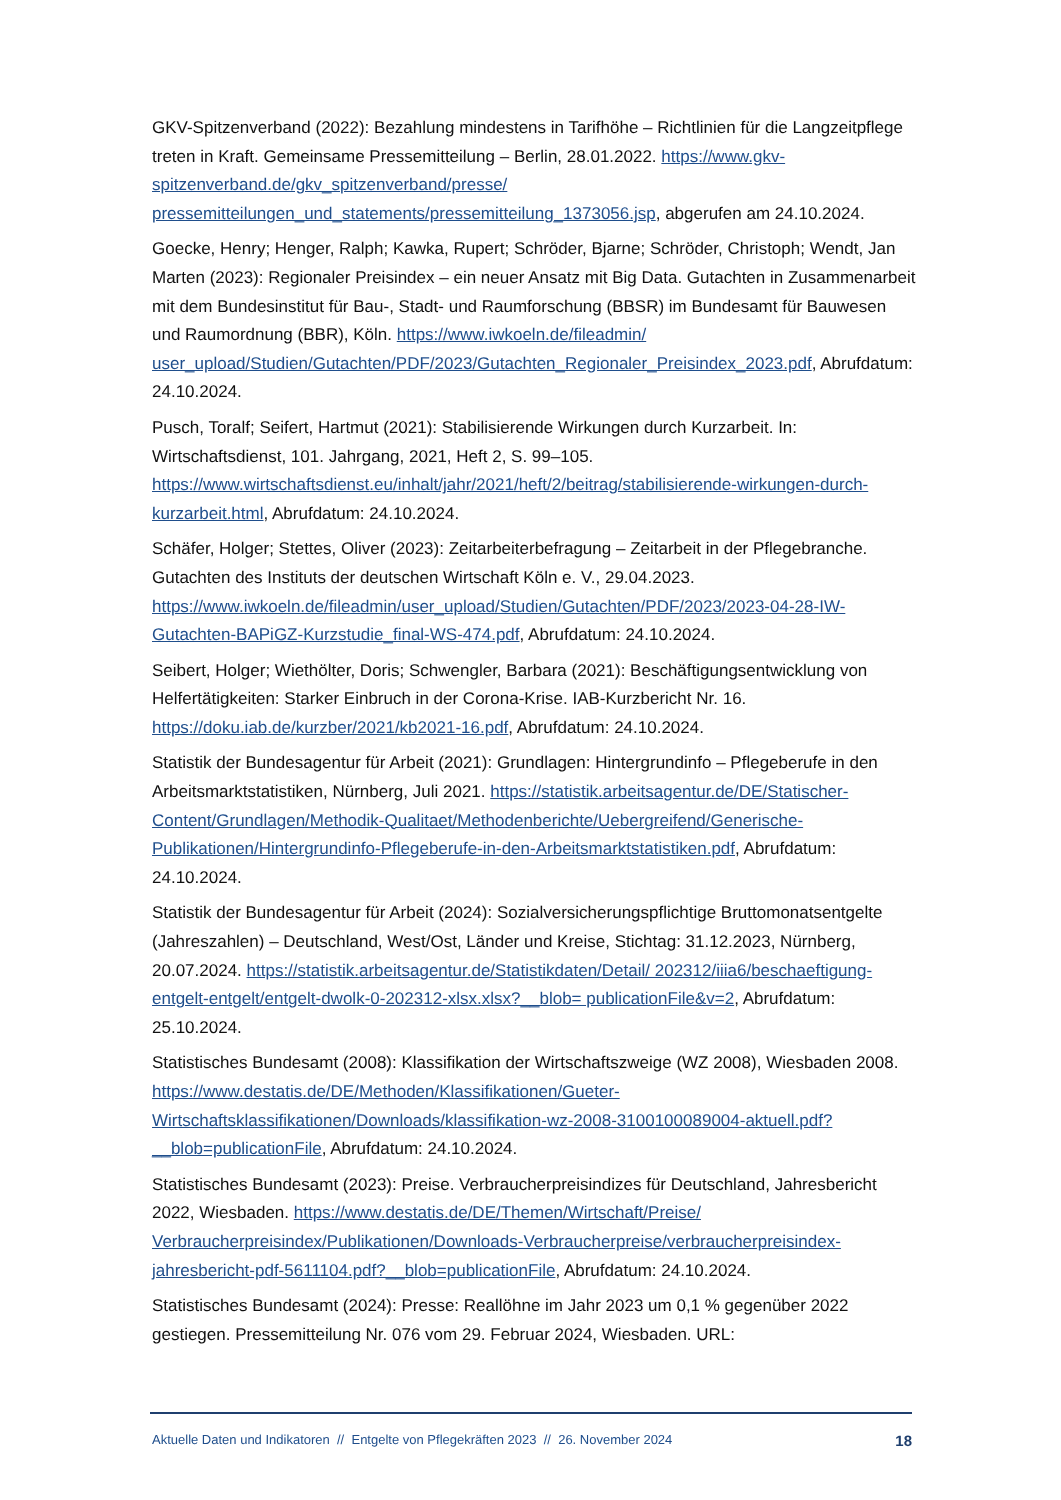GKV-Spitzenverband (2022): Bezahlung mindestens in Tarifhöhe – Richtlinien für die Langzeitpflege treten in Kraft. Gemeinsame Pressemitteilung – Berlin, 28.01.2022. https://www.gkv-spitzenverband.de/gkv_spitzenverband/presse/ pressemitteilungen_und_statements/pressemitteilung_1373056.jsp, abgerufen am 24.10.2024.
Goecke, Henry; Henger, Ralph; Kawka, Rupert; Schröder, Bjarne; Schröder, Christoph; Wendt, Jan Marten (2023): Regionaler Preisindex – ein neuer Ansatz mit Big Data. Gutachten in Zusammenarbeit mit dem Bundesinstitut für Bau-, Stadt- und Raumforschung (BBSR) im Bundesamt für Bauwesen und Raumordnung (BBR), Köln. https://www.iwkoeln.de/fileadmin/ user_upload/Studien/Gutachten/PDF/2023/Gutachten_Regionaler_Preisindex_2023.pdf, Abrufdatum: 24.10.2024.
Pusch, Toralf; Seifert, Hartmut (2021): Stabilisierende Wirkungen durch Kurzarbeit. In: Wirtschaftsdienst, 101. Jahrgang, 2021, Heft 2, S. 99–105. https://www.wirtschaftsdienst.eu/inhalt/jahr/2021/heft/2/beitrag/stabilisierende-wirkungen-durch-kurzarbeit.html, Abrufdatum: 24.10.2024.
Schäfer, Holger; Stettes, Oliver (2023): Zeitarbeiterbefragung – Zeitarbeit in der Pflegebranche. Gutachten des Instituts der deutschen Wirtschaft Köln e. V., 29.04.2023. https://www.iwkoeln.de/fileadmin/user_upload/Studien/Gutachten/PDF/2023/2023-04-28-IW-Gutachten-BAPiGZ-Kurzstudie_final-WS-474.pdf, Abrufdatum: 24.10.2024.
Seibert, Holger; Wiethölter, Doris; Schwengler, Barbara (2021): Beschäftigungsentwicklung von Helfertätigkeiten: Starker Einbruch in der Corona-Krise. IAB-Kurzbericht Nr. 16. https://doku.iab.de/kurzber/2021/kb2021-16.pdf, Abrufdatum: 24.10.2024.
Statistik der Bundesagentur für Arbeit (2021): Grundlagen: Hintergrundinfo – Pflegeberufe in den Arbeitsmarktstatistiken, Nürnberg, Juli 2021. https://statistik.arbeitsagentur.de/DE/Statischer-Content/Grundlagen/Methodik-Qualitaet/Methodenberichte/Uebergreifend/Generische-Publikationen/Hintergrundinfo-Pflegeberufe-in-den-Arbeitsmarktstatistiken.pdf, Abrufdatum: 24.10.2024.
Statistik der Bundesagentur für Arbeit (2024): Sozialversicherungspflichtige Bruttomonatsentgelte (Jahreszahlen) – Deutschland, West/Ost, Länder und Kreise, Stichtag: 31.12.2023, Nürnberg, 20.07.2024. https://statistik.arbeitsagentur.de/Statistikdaten/Detail/ 202312/iiia6/beschaeftigung-entgelt-entgelt/entgelt-dwolk-0-202312-xlsx.xlsx?__blob= publicationFile&v=2, Abrufdatum: 25.10.2024.
Statistisches Bundesamt (2008): Klassifikation der Wirtschaftszweige (WZ 2008), Wiesbaden 2008. https://www.destatis.de/DE/Methoden/Klassifikationen/Gueter-Wirtschaftsklassifikationen/Downloads/klassifikation-wz-2008-3100100089004-aktuell.pdf?__blob=publicationFile, Abrufdatum: 24.10.2024.
Statistisches Bundesamt (2023): Preise. Verbraucherpreisindizes für Deutschland, Jahresbericht 2022, Wiesbaden. https://www.destatis.de/DE/Themen/Wirtschaft/Preise/ Verbraucherpreisindex/Publikationen/Downloads-Verbraucherpreise/verbraucherpreisindex-jahresbericht-pdf-5611104.pdf?__blob=publicationFile, Abrufdatum: 24.10.2024.
Statistisches Bundesamt (2024): Presse: Reallöhne im Jahr 2023 um 0,1 % gegenüber 2022 gestiegen. Pressemitteilung Nr. 076 vom 29. Februar 2024, Wiesbaden. URL:
Aktuelle Daten und Indikatoren // Entgelte von Pflegekräften 2023 // 26. November 2024 18